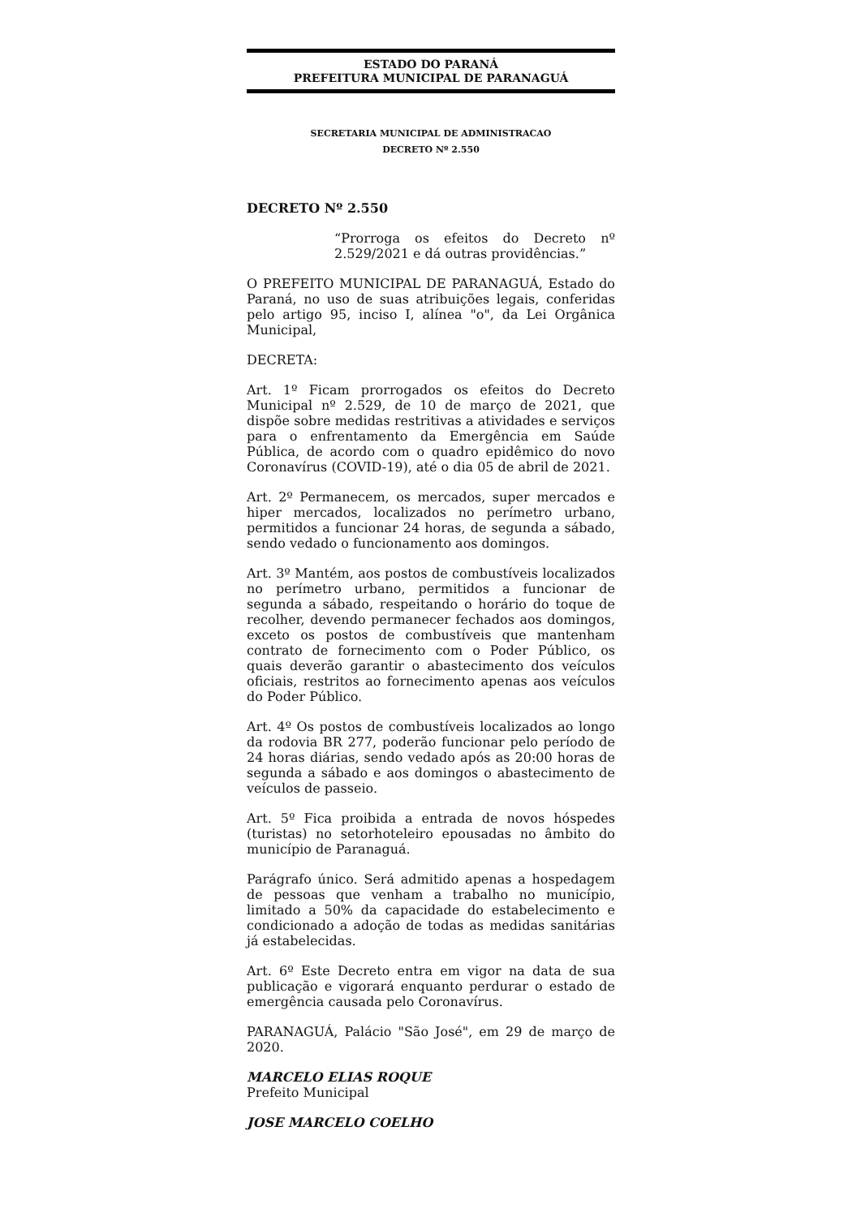ESTADO DO PARANÁ
PREFEITURA MUNICIPAL DE PARANAGUÁ
SECRETARIA MUNICIPAL DE ADMINISTRACAO
DECRETO Nº 2.550
DECRETO Nº 2.550
“Prorroga os efeitos do Decreto nº 2.529/2021 e dá outras providências.”
O PREFEITO MUNICIPAL DE PARANAGUÁ, Estado do Paraná, no uso de suas atribuições legais, conferidas pelo artigo 95, inciso I, alínea "o", da Lei Orgânica Municipal,
DECRETA:
Art. 1º Ficam prorrogados os efeitos do Decreto Municipal nº 2.529, de 10 de março de 2021, que dispõe sobre medidas restritivas a atividades e serviços para o enfrentamento da Emergência em Saúde Pública, de acordo com o quadro epidêmico do novo Coronavírus (COVID-19), até o dia 05 de abril de 2021.
Art. 2º Permanecem, os mercados, super mercados e hiper mercados, localizados no perímetro urbano, permitidos a funcionar 24 horas, de segunda a sábado, sendo vedado o funcionamento aos domingos.
Art. 3º Mantém, aos postos de combustíveis localizados no perímetro urbano, permitidos a funcionar de segunda a sábado, respeitando o horário do toque de recolher, devendo permanecer fechados aos domingos, exceto os postos de combustíveis que mantenham contrato de fornecimento com o Poder Público, os quais deverão garantir o abastecimento dos veículos oficiais, restritos ao fornecimento apenas aos veículos do Poder Público.
Art. 4º Os postos de combustíveis localizados ao longo da rodovia BR 277, poderão funcionar pelo período de 24 horas diárias, sendo vedado após as 20:00 horas de segunda a sábado e aos domingos o abastecimento de veículos de passeio.
Art. 5º Fica proibida a entrada de novos hóspedes (turistas) no setorhoteleiro epousadas no âmbito do município de Paranaguá.
Parágrafo único. Será admitido apenas a hospedagem de pessoas que venham a trabalho no município, limitado a 50% da capacidade do estabelecimento e condicionado a adoção de todas as medidas sanitárias já estabelecidas.
Art. 6º Este Decreto entra em vigor na data de sua publicação e vigorará enquanto perdurar o estado de emergência causada pelo Coronavírus.
PARANAGUÁ, Palácio "São José", em 29 de março de 2020.
MARCELO ELIAS ROQUE
Prefeito Municipal
JOSE MARCELO COELHO